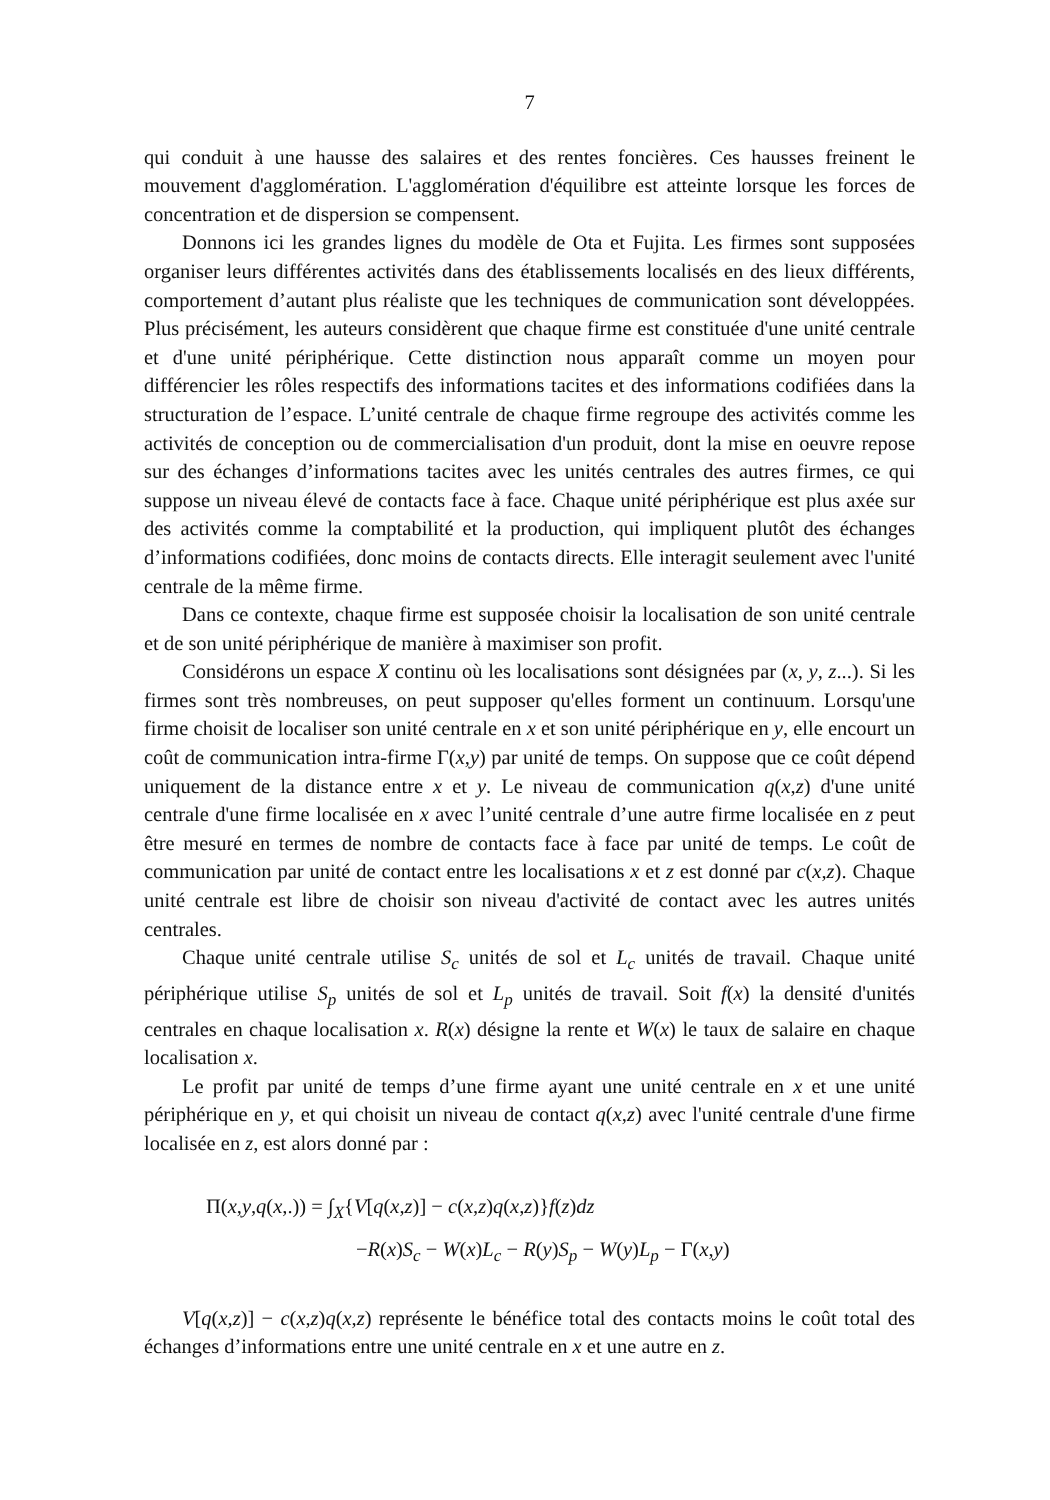7
qui conduit à une hausse des salaires et des rentes foncières. Ces hausses freinent le mouvement d'agglomération. L'agglomération d'équilibre est atteinte lorsque les forces de concentration et de dispersion se compensent.
Donnons ici les grandes lignes du modèle de Ota et Fujita. Les firmes sont supposées organiser leurs différentes activités dans des établissements localisés en des lieux différents, comportement d’autant plus réaliste que les techniques de communication sont développées. Plus précisément, les auteurs considèrent que chaque firme est constituée d'une unité centrale et d'une unité périphérique. Cette distinction nous apparaît comme un moyen pour différencier les rôles respectifs des informations tacites et des informations codifiées dans la structuration de l’espace. L’unité centrale de chaque firme regroupe des activités comme les activités de conception ou de commercialisation d'un produit, dont la mise en oeuvre repose sur des échanges d’informations tacites avec les unités centrales des autres firmes, ce qui suppose un niveau élevé de contacts face à face. Chaque unité périphérique est plus axée sur des activités comme la comptabilité et la production, qui impliquent plutôt des échanges d’informations codifiées, donc moins de contacts directs. Elle interagit seulement avec l'unité centrale de la même firme.
Dans ce contexte, chaque firme est supposée choisir la localisation de son unité centrale et de son unité périphérique de manière à maximiser son profit.
Considérons un espace X continu où les localisations sont désignées par (x, y, z...). Si les firmes sont très nombreuses, on peut supposer qu'elles forment un continuum. Lorsqu'une firme choisit de localiser son unité centrale en x et son unité périphérique en y, elle encourt un coût de communication intra-firme Γ(x,y) par unité de temps. On suppose que ce coût dépend uniquement de la distance entre x et y. Le niveau de communication q(x,z) d'une unité centrale d'une firme localisée en x avec l’unité centrale d’une autre firme localisée en z peut être mesuré en termes de nombre de contacts face à face par unité de temps. Le coût de communication par unité de contact entre les localisations x et z est donné par c(x,z). Chaque unité centrale est libre de choisir son niveau d'activité de contact avec les autres unités centrales.
Chaque unité centrale utilise S<sub>c</sub> unités de sol et L<sub>c</sub> unités de travail. Chaque unité périphérique utilise S<sub>p</sub> unités de sol et L<sub>p</sub> unités de travail. Soit f(x) la densité d'unités centrales en chaque localisation x. R(x) désigne la rente et W(x) le taux de salaire en chaque localisation x.
Le profit par unité de temps d’une firme ayant une unité centrale en x et une unité périphérique en y, et qui choisit un niveau de contact q(x,z) avec l'unité centrale d'une firme localisée en z, est alors donné par :
Π(x,y,q(x,.)) = ∫<sub>X</sub>{V[q(x,z)] − c(x,z)q(x,z)}f(z)dz
−R(x)S<sub>c</sub> − W(x)L<sub>c</sub> − R(y)S<sub>p</sub> − W(y)L<sub>p</sub> − Γ(x,y)
V[q(x,z)] − c(x,z)q(x,z) représente le bénéfice total des contacts moins le coût total des échanges d’informations entre une unité centrale en x et une autre en z.